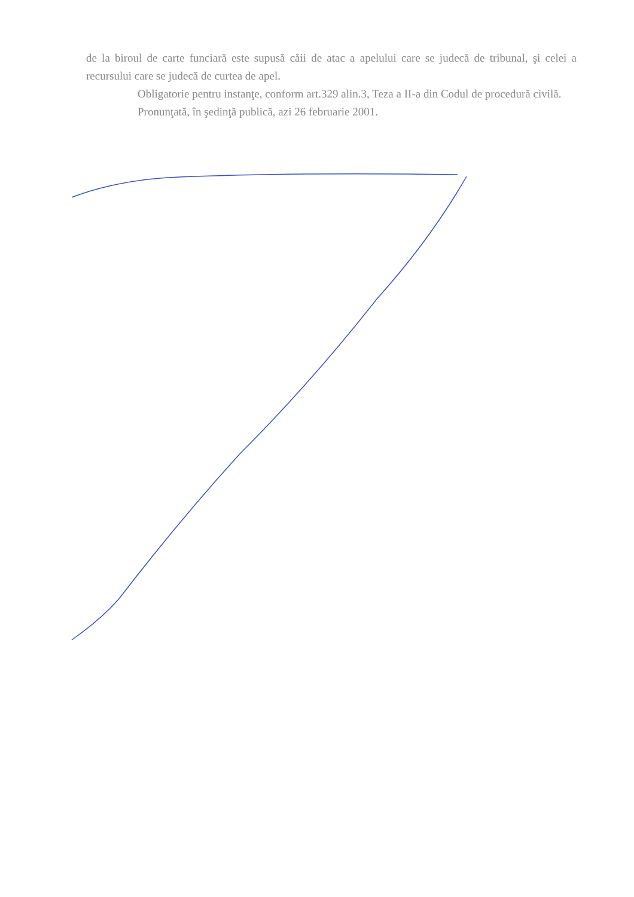de la biroul de carte funciară este supusă căii de atac a apelului care se judecă de tribunal, şi celei a recursului care se judecă de curtea de apel.
Obligatorie pentru instanţe, conform art.329 alin.3, Teza a II-a din Codul de procedură civilă.
Pronunţată, în şedinţă publică, azi 26 februarie 2001.